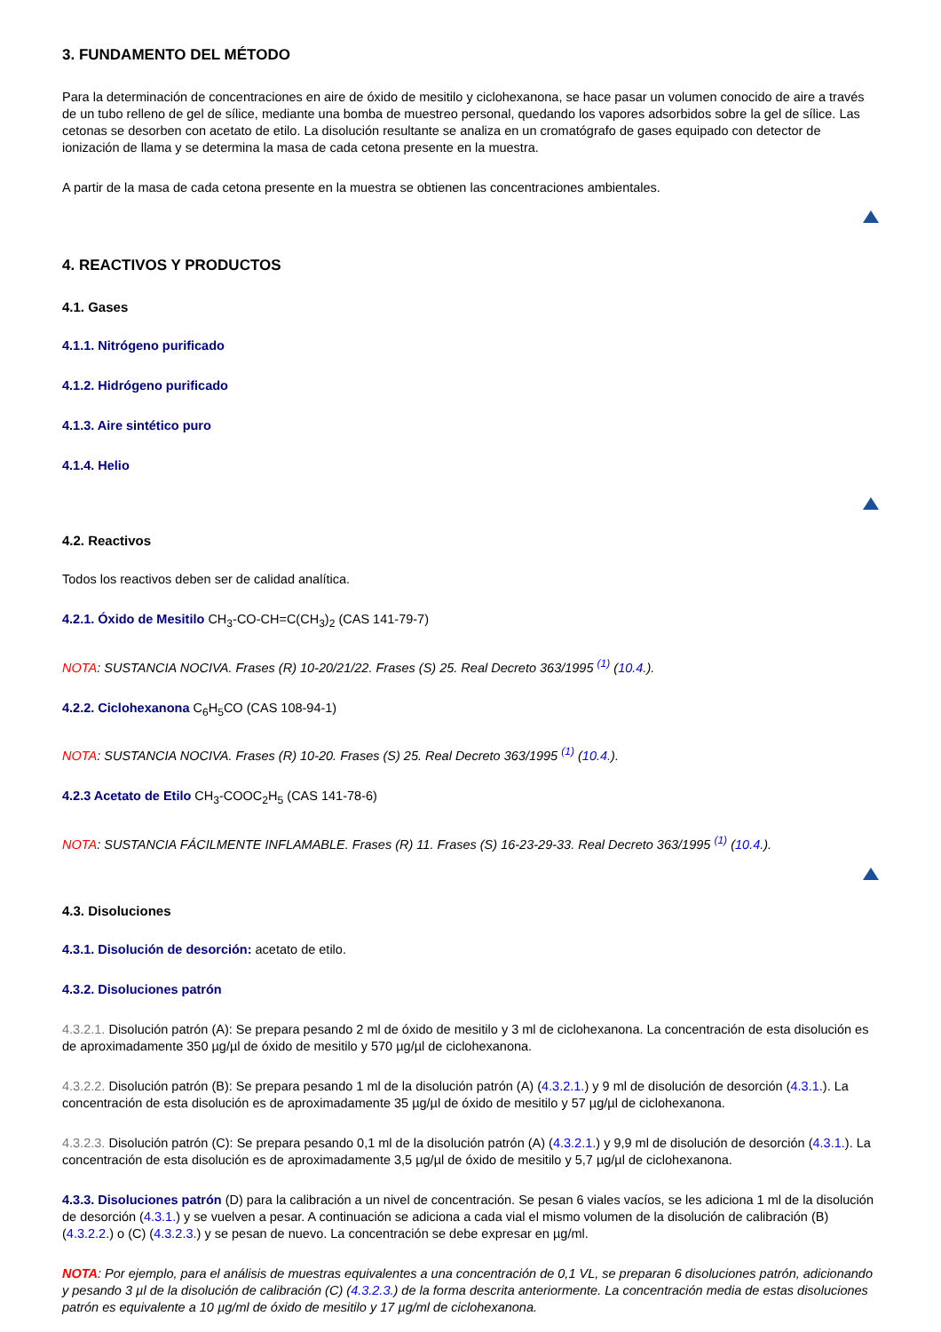3. FUNDAMENTO DEL MÉTODO
Para la determinación de concentraciones en aire de óxido de mesitilo y ciclohexanona, se hace pasar un volumen conocido de aire a través de un tubo relleno de gel de sílice, mediante una bomba de muestreo personal, quedando los vapores adsorbidos sobre la gel de sílice. Las cetonas se desorben con acetato de etilo. La disolución resultante se analiza en un cromatógrafo de gases equipado con detector de ionización de llama y se determina la masa de cada cetona presente en la muestra.
A partir de la masa de cada cetona presente en la muestra se obtienen las concentraciones ambientales.
4. REACTIVOS Y PRODUCTOS
4.1. Gases
4.1.1. Nitrógeno purificado
4.1.2. Hidrógeno purificado
4.1.3. Aire sintético puro
4.1.4. Helio
4.2. Reactivos
Todos los reactivos deben ser de calidad analítica.
4.2.1. Óxido de Mesitilo CH<sub>3</sub>-CO-CH=C(CH<sub>3</sub>)<sub>2</sub> (CAS 141-79-7)
NOTA: SUSTANCIA NOCIVA. Frases (R) 10-20/21/22. Frases (S) 25. Real Decreto 363/1995 <sup>(1)</sup> (10.4.).
4.2.2. Ciclohexanona C<sub>6</sub>H<sub>5</sub>CO (CAS 108-94-1)
NOTA: SUSTANCIA NOCIVA. Frases (R) 10-20. Frases (S) 25. Real Decreto 363/1995 <sup>(1)</sup> (10.4.).
4.2.3 Acetato de Etilo CH<sub>3</sub>-COOC<sub>2</sub>H<sub>5</sub> (CAS 141-78-6)
NOTA: SUSTANCIA FÁCILMENTE INFLAMABLE. Frases (R) 11. Frases (S) 16-23-29-33. Real Decreto 363/1995 <sup>(1)</sup> (10.4.).
4.3. Disoluciones
4.3.1. Disolución de desorción: acetato de etilo.
4.3.2. Disoluciones patrón
4.3.2.1. Disolución patrón (A): Se prepara pesando 2 ml de óxido de mesitilo y 3 ml de ciclohexanona. La concentración de esta disolución es de aproximadamente 350 µg/µl de óxido de mesitilo y 570 µg/µl de ciclohexanona.
4.3.2.2. Disolución patrón (B): Se prepara pesando 1 ml de la disolución patrón (A) (4.3.2.1.) y 9 ml de disolución de desorción (4.3.1.). La concentración de esta disolución es de aproximadamente 35 µg/µl de óxido de mesitilo y 57 µg/µl de ciclohexanona.
4.3.2.3. Disolución patrón (C): Se prepara pesando 0,1 ml de la disolución patrón (A) (4.3.2.1.) y 9,9 ml de disolución de desorción (4.3.1.). La concentración de esta disolución es de aproximadamente 3,5 µg/µl de óxido de mesitilo y 5,7 µg/µl de ciclohexanona.
4.3.3. Disoluciones patrón (D) para la calibración a un nivel de concentración. Se pesan 6 viales vacíos, se les adiciona 1 ml de la disolución de desorción (4.3.1.) y se vuelven a pesar. A continuación se adiciona a cada vial el mismo volumen de la disolución de calibración (B) (4.3.2.2.) o (C) (4.3.2.3.) y se pesan de nuevo. La concentración se debe expresar en µg/ml.
NOTA: Por ejemplo, para el análisis de muestras equivalentes a una concentración de 0,1 VL, se preparan 6 disoluciones patrón, adicionando y pesando 3 µl de la disolución de calibración (C) (4.3.2.3.) de la forma descrita anteriormente. La concentración media de estas disoluciones patrón es equivalente a 10 µg/ml de óxido de mesitilo y 17 µg/ml de ciclohexanona.